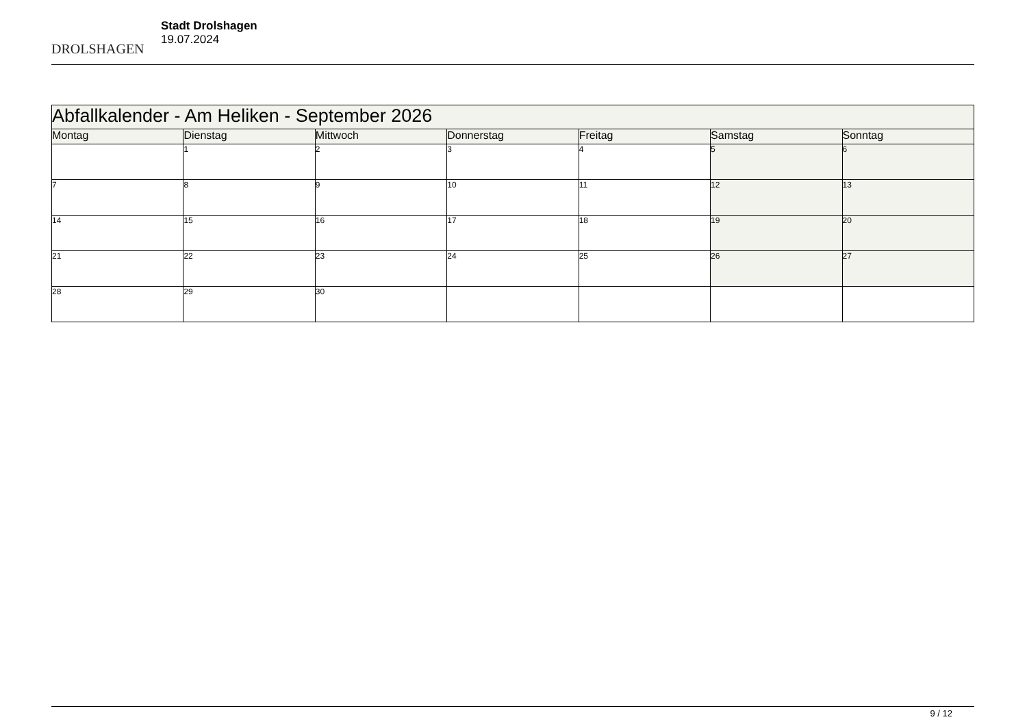DROLSHAGEN
Stadt Drolshagen
19.07.2024
| Abfallkalender - Am Heliken - September 2026 | | | | | | |
| --- | --- | --- | --- | --- | --- | --- |
| Montag | Dienstag | Mittwoch | Donnerstag | Freitag | Samstag | Sonntag |
| | 1 | 2 | 3 | 4 | 5 | 6 |
| 7 | 8 | 9 | 10 | 11 | 12 | 13 |
| 14 | 15 | 16 | 17 | 18 | 19 | 20 |
| 21 | 22 | 23 | 24 | 25 | 26 | 27 |
| 28 | 29 | 30 | | | | |
9 / 12